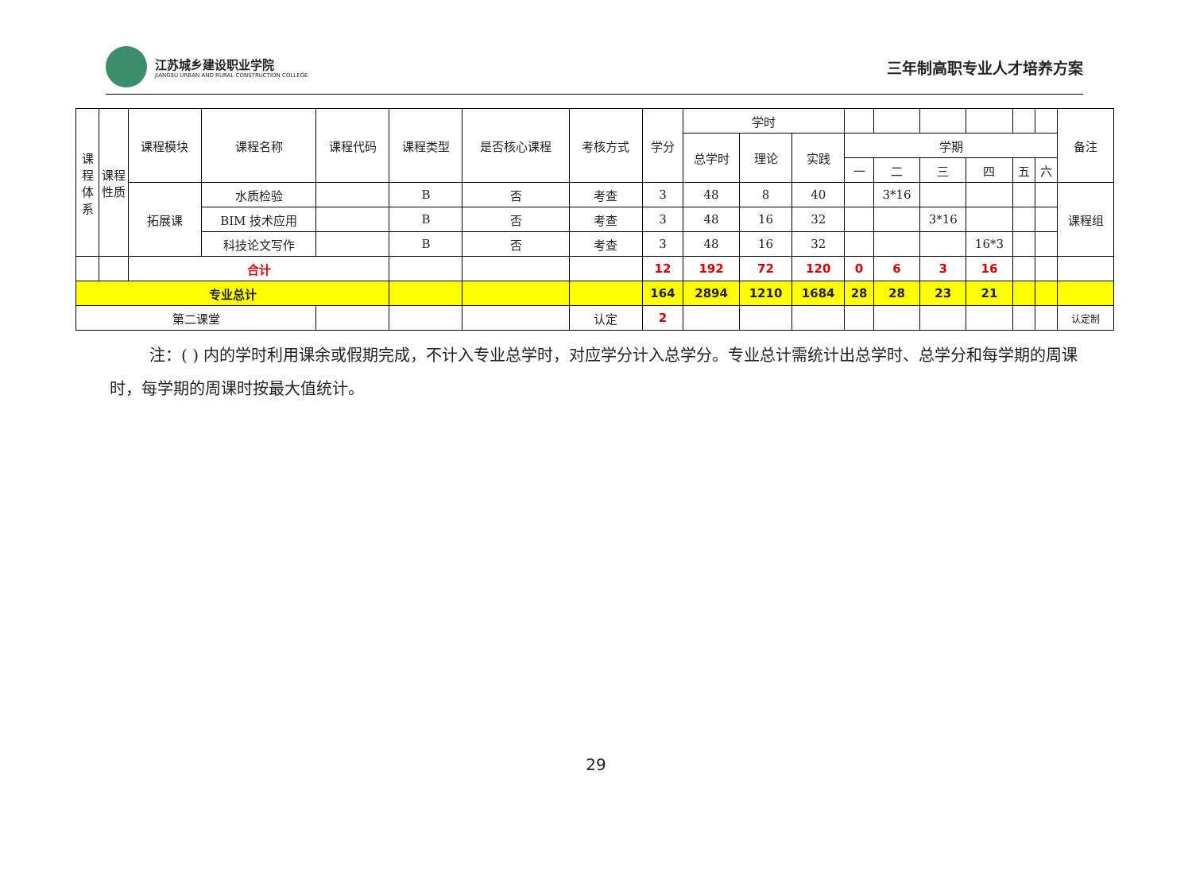江苏城乡建设职业学院
JIANGSU URBAN AND RURAL CONSTRUCTION COLLEGE
三年制高职专业人才培养方案
| 课程体系 | 课程性质 | 课程模块 | 课程名称 | 课程代码 | 课程类型 | 是否核心课程 | 考核方式 | 学分 | 学时 | | | | | | | | | 备注 |
| | | | | | | | | | 总学时 | 理论 | 实践 | 学期 | | | | | | |
| | | | | | | | | | | | | 一 | 二 | 三 | 四 | 五 | 六 | |
| | | 拓展课 | 水质检验 | | B | 否 | 考查 | 3 | 48 | 8 | 40 | | 3*16 | | | | | 课程组 |
| | | | BIM 技术应用 | | B | 否 | 考查 | 3 | 48 | 16 | 32 | | | 3*16 | | | | |
| | | | 科技论文写作 | | B | 否 | 考查 | 3 | 48 | 16 | 32 | | | | 16*3 | | | |
| | | 合计 | | | | | | 12 | 192 | 72 | 120 | 0 | 6 | 3 | 16 | | | |
| 专业总计 | | | | | | | | 164 | 2894 | 1210 | 1684 | 28 | 28 | 23 | 21 | | | |
| 第二课堂 | | | | | | | 认定 | 2 | | | | | | | | | | 认定制 |
注：( ) 内的学时利用课余或假期完成，不计入专业总学时，对应学分计入总学分。专业总计需统计出总学时、总学分和每学期的周课时，每学期的周课时按最大值统计。
29